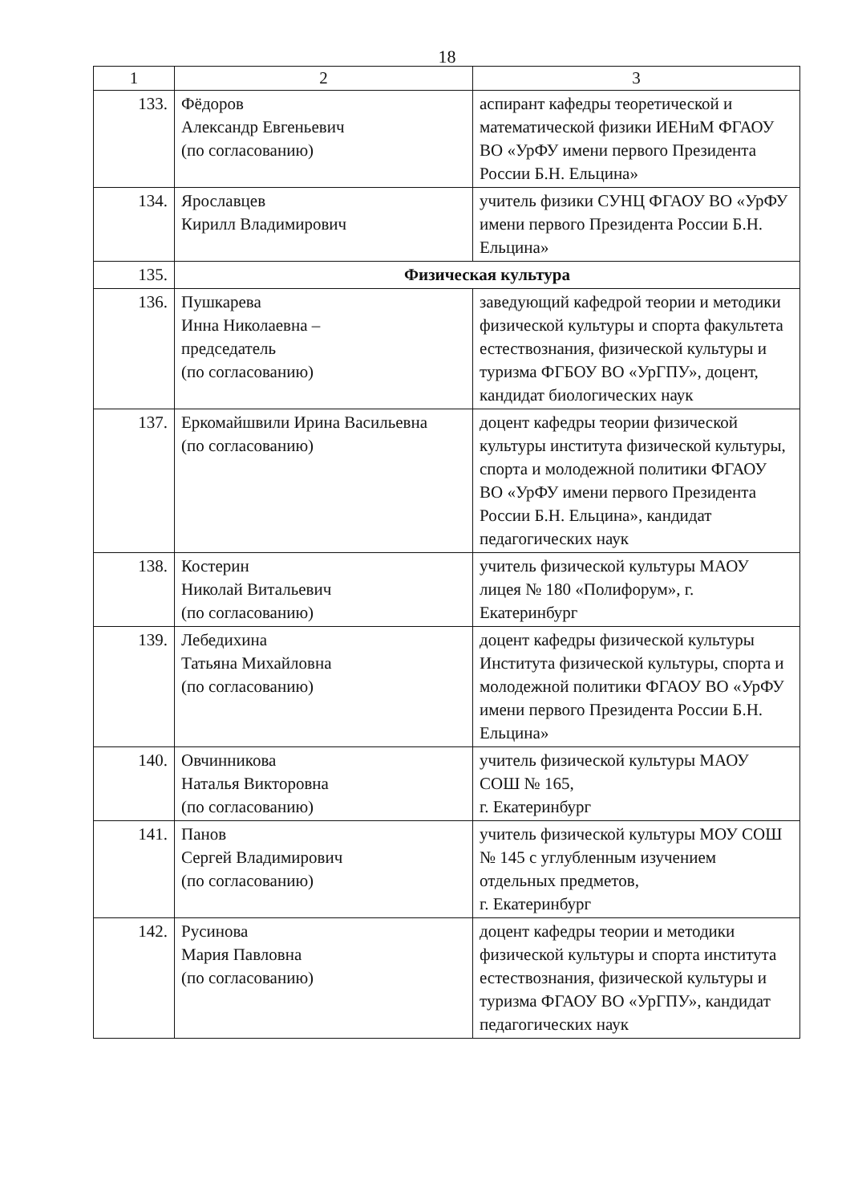18
| 1 | 2 | 3 |
| --- | --- | --- |
| 133. | Фёдоров Александр Евгеньевич (по согласованию) | аспирант кафедры теоретической и математической физики ИЕНиМ ФГАОУ ВО «УрФУ имени первого Президента России Б.Н. Ельцина» |
| 134. | Ярославцев Кирилл Владимирович | учитель физики СУНЦ ФГАОУ ВО «УрФУ имени первого Президента России Б.Н. Ельцина» |
| 135. | Физическая культура | |
| 136. | Пушкарева Инна Николаевна – председатель (по согласованию) | заведующий кафедрой теории и методики физической культуры и спорта факультета естествознания, физической культуры и туризма ФГБОУ ВО «УрГПУ», доцент, кандидат биологических наук |
| 137. | Еркомайшвили Ирина Васильевна (по согласованию) | доцент кафедры теории физической культуры института физической культуры, спорта и молодежной политики ФГАОУ ВО «УрФУ имени первого Президента России Б.Н. Ельцина», кандидат педагогических наук |
| 138. | Костерин Николай Витальевич (по согласованию) | учитель физической культуры МАОУ лицея № 180 «Полифорум», г. Екатеринбург |
| 139. | Лебедихина Татьяна Михайловна (по согласованию) | доцент кафедры физической культуры Института физической культуры, спорта и молодежной политики ФГАОУ ВО «УрФУ имени первого Президента России Б.Н. Ельцина» |
| 140. | Овчинникова Наталья Викторовна (по согласованию) | учитель физической культуры МАОУ СОШ № 165, г. Екатеринбург |
| 141. | Панов Сергей Владимирович (по согласованию) | учитель физической культуры МОУ СОШ № 145 с углубленным изучением отдельных предметов, г. Екатеринбург |
| 142. | Русинова Мария Павловна (по согласованию) | доцент кафедры теории и методики физической культуры и спорта института естествознания, физической культуры и туризма ФГАОУ ВО «УрГПУ», кандидат педагогических наук |